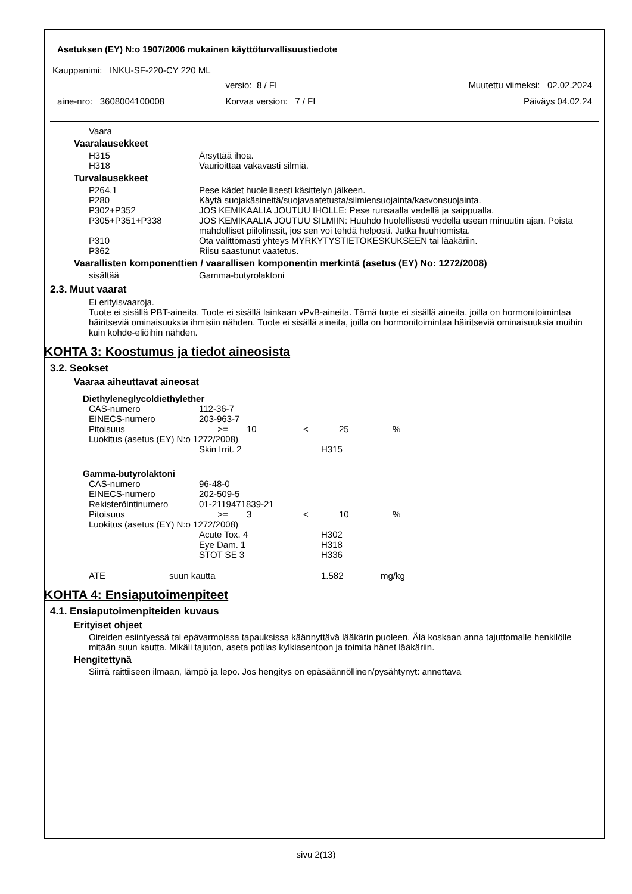Asetuksen (EY) N:o 1907/2006 mukainen käyttöturvallisuustiedote
Kauppanimi: INKU-SF-220-CY 220 ML
| | versio: 8 / FI | Muutettu viimeksi: 02.02.2024 |
| aine-nro: 3608004100008 | Korvaa version: 7 / FI | Päiväys 04.02.24 |
Vaara
Vaaralausekkeet
| H315 | Ärsyttää ihoa. |
| H318 | Vaurioittaa vakavasti silmiä. |
Turvalausekkeet
| P264.1 | Pese kädet huolellisesti käsittelyn jälkeen. |
| P280 | Käytä suojakäsineitä/suojavaatetusta/silmiensuojainta/kasvonsuojainta. |
| P302+P352 | JOS KEMIKAALIA JOUTUU IHOLLE: Pese runsaalla vedellä ja saippualla. |
| P305+P351+P338 | JOS KEMIKAALIA JOUTUU SILMIIN: Huuhdo huolellisesti vedellä usean minuutin ajan. Poista mahdolliset piilolinssit, jos sen voi tehdä helposti. Jatka huuhtomista. |
| P310 | Ota välittömästi yhteys MYRKYTYSTIETOKESKUKSEEN tai lääkäriin. |
| P362 | Riisu saastunut vaatetus. |
Vaarallisten komponenttien / vaarallisen komponentin merkintä (asetus (EY) No: 1272/2008)
| sisältää | Gamma-butyrolaktoni |
2.3. Muut vaarat
Ei erityisvaaroja.
Tuote ei sisällä PBT-aineita. Tuote ei sisällä lainkaan vPvB-aineita. Tämä tuote ei sisällä aineita, joilla on hormonitoimintaa häiritseviä ominaisuuksia ihmisiin nähden. Tuote ei sisällä aineita, joilla on hormonitoimintaa häiritseviä ominaisuuksia muihin kuin kohde-eliöihin nähden.
KOHTA 3: Koostumus ja tiedot aineosista
3.2. Seokset
Vaaraa aiheuttavat aineosat
Diethyleneglycoldiethylether
| CAS-numero | 112-36-7 | | | | |
| EINECS-numero | 203-963-7 | | | | |
| Pitoisuus | >= | 10 | < | 25 | % |
| Luokitus (asetus (EY) N:o 1272/2008) | | | | | |
| | Skin Irrit. 2 | | H315 | | |
Gamma-butyrolaktoni
| CAS-numero | 96-48-0 | | | | |
| EINECS-numero | 202-509-5 | | | | |
| Rekisteröintinumero | 01-2119471839-21 | | | | |
| Pitoisuus | >= | 3 | < | 10 | % |
| Luokitus (asetus (EY) N:o 1272/2008) | | | | | |
| | Acute Tox. 4 | | H302 | | |
| | Eye Dam. 1 | | H318 | | |
| | STOT SE 3 | | H336 | | |
| ATE | suun kautta | 1.582 | mg/kg |
KOHTA 4: Ensiaputoimenpiteet
4.1. Ensiaputoimenpiteiden kuvaus
Erityiset ohjeet
Oireiden esiintyessä tai epävarmoissa tapauksissa käännyttävä lääkärin puoleen. Älä koskaan anna tajuttomalle henkilölle mitään suun kautta. Mikäli tajuton, aseta potilas kylkiasentoon ja toimita hänet lääkäriin.
Hengitettynä
Siirrä raittiiseen ilmaan, lämpö ja lepo. Jos hengitys on epäsäännöllinen/pysähtynyt: annettava
sivu 2(13)